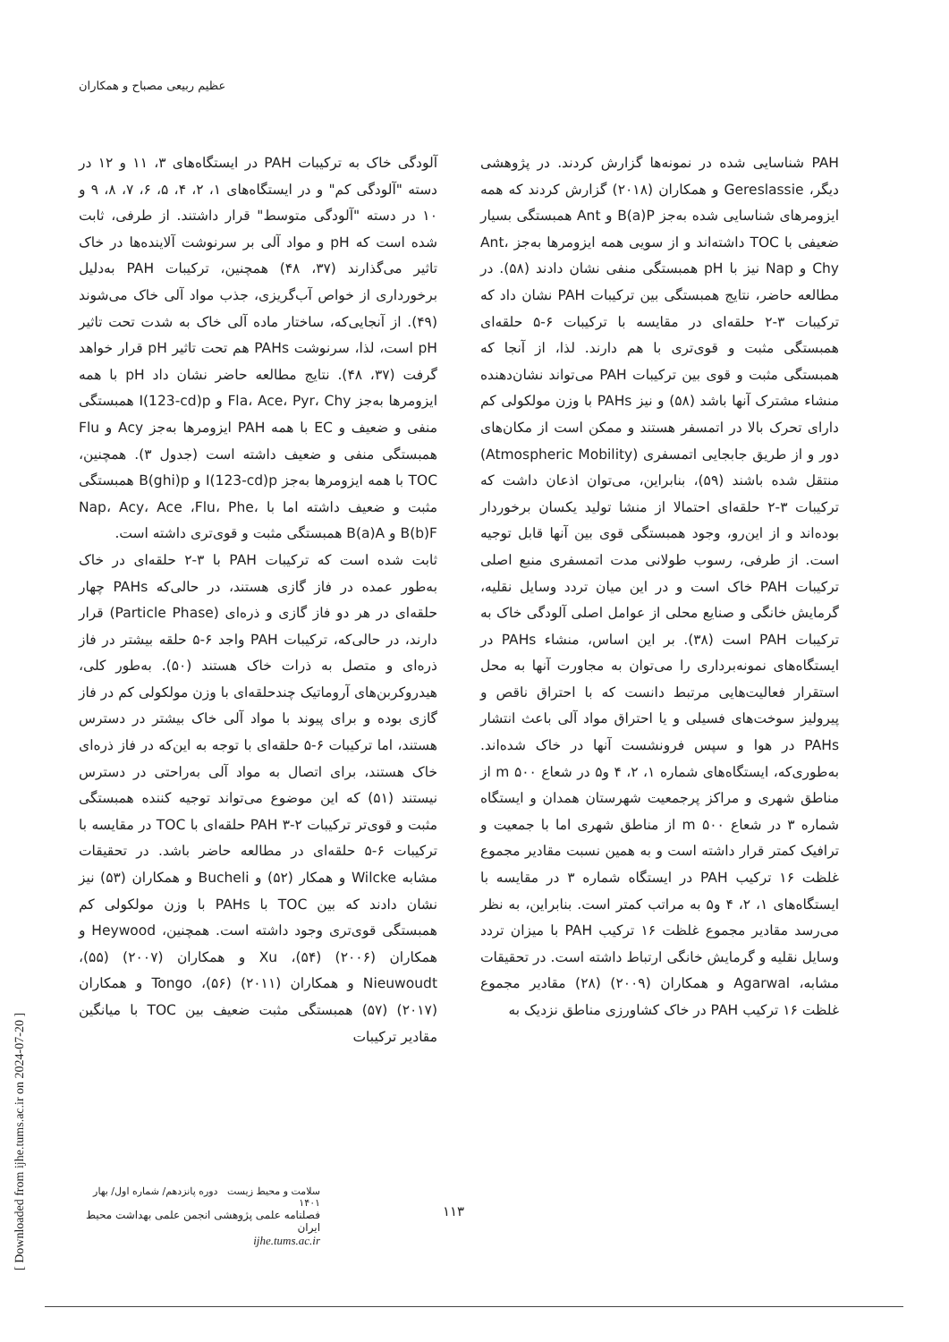عظیم ربیعی مصباح و همکاران
آلودگی خاک به ترکیبات PAH در ایستگاه‌های ۳، ۱۱ و ۱۲ در دسته "آلودگی کم" و در ایستگاه‌های ۱، ۲، ۴، ۵، ۶، ۷، ۸، ۹ و ۱۰ در دسته "آلودگی متوسط" قرار داشتند. از طرفی، ثابت شده است که pH و مواد آلی بر سرنوشت آلاینده‌ها در خاک تاثیر می‌گذارند (۳۷، ۴۸) همچنین، ترکیبات PAH به‌دلیل برخورداری از خواص آب‌گریزی، جذب مواد آلی خاک می‌شوند (۴۹). از آنجایی‌که، ساختار ماده آلی خاک به شدت تحت تاثیر pH است، لذا، سرنوشت PAHs هم تحت تاثیر pH قرار خواهد گرفت (۳۷، ۴۸). نتایج مطالعه حاضر نشان داد pH با همه ایزومرها به‌جز Fla، Ace، Pyr، Chy و I(123-cd)p همبستگی منفی و ضعیف و EC با همه PAH ایزومرها به‌جز Acy و Flu همبستگی منفی و ضعیف داشته است (جدول ۳). همچنین، TOC با همه ایزومرها به‌جز I(123-cd)p و B(ghi)p همبستگی مثبت و ضعیف داشته اما با Nap، Acy، Ace ،Flu، Phe، B(b)F و B(a)A همبستگی مثبت و قوی‌تری داشته است.
ثابت شده است که ترکیبات PAH با ۳-۲ حلقه‌ای در خاک به‌طور عمده در فاز گازی هستند، در حالی‌که PAHs چهار حلقه‌ای در هر دو فاز گازی و ذره‌ای (Particle Phase) قرار دارند، در حالی‌که، ترکیبات PAH واجد ۶-۵ حلقه بیشتر در فاز ذره‌ای و متصل به ذرات خاک هستند (۵۰). به‌طور کلی، هیدروکربن‌های آروماتیک چندحلقه‌ای با وزن مولکولی کم در فاز گازی بوده و برای پیوند با مواد آلی خاک بیشتر در دسترس هستند، اما ترکیبات ۶-۵ حلقه‌ای با توجه به این‌که در فاز ذره‌ای خاک هستند، برای اتصال به مواد آلی به‌راحتی در دسترس نیستند (۵۱) که این موضوع می‌تواند توجیه کننده همبستگی مثبت و قوی‌تر ترکیبات PAH ۳-۲ حلقه‌ای با TOC در مقایسه با ترکیبات ۶-۵ حلقه‌ای در مطالعه حاضر باشد. در تحقیقات مشابه Wilcke و همکار (۵۲) و Bucheli و همکاران (۵۳) نیز نشان دادند که بین TOC با PAHs با وزن مولکولی کم همبستگی قوی‌تری وجود داشته است. همچنین، Heywood و همکاران (۲۰۰۶) (۵۴)، Xu و همکاران (۲۰۰۷) (۵۵)، Nieuwoudt و همکاران (۲۰۱۱) (۵۶)، Tongo و همکاران (۲۰۱۷) (۵۷) همبستگی مثبت ضعیف بین TOC با میانگین مقادیر ترکیبات
PAH شناسایی شده در نمونه‌ها گزارش کردند. در پژوهشی دیگر، Gereslassie و همکاران (۲۰۱۸) گزارش کردند که همه ایزومرهای شناسایی شده به‌جز B(a)P و Ant همبستگی بسیار ضعیفی با TOC داشته‌اند و از سویی همه ایزومرها به‌جز Ant، Chy و Nap نیز با pH همبستگی منفی نشان دادند (۵۸). در مطالعه حاضر، نتایج همبستگی بین ترکیبات PAH نشان داد که ترکیبات ۳-۲ حلقه‌ای در مقایسه با ترکیبات ۶-۵ حلقه‌ای همبستگی مثبت و قوی‌تری با هم دارند. لذا، از آنجا که همبستگی مثبت و قوی بین ترکیبات PAH می‌تواند نشان‌دهنده منشاء مشترک آنها باشد (۵۸) و نیز PAHs با وزن مولکولی کم دارای تحرک بالا در اتمسفر هستند و ممکن است از مکان‌های دور و از طریق جابجایی اتمسفری (Atmospheric Mobility) منتقل شده باشند (۵۹)، بنابراین، می‌توان اذعان داشت که ترکیبات ۳-۲ حلقه‌ای احتمالا از منشا تولید یکسان برخوردار بوده‌اند و از این‌رو، وجود همبستگی قوی بین آنها قابل توجیه است. از طرفی، رسوب طولانی مدت اتمسفری منبع اصلی ترکیبات PAH خاک است و در این میان تردد وسایل نقلیه، گرمایش خانگی و صنایع محلی از عوامل اصلی آلودگی خاک به ترکیبات PAH است (۳۸). بر این اساس، منشاء PAHs در ایستگاه‌های نمونه‌برداری را می‌توان به مجاورت آنها به محل استقرار فعالیت‌هایی مرتبط دانست که با احتراق ناقص و پیرولیز سوخت‌های فسیلی و یا احتراق مواد آلی باعث انتشار PAHs در هوا و سپس فرونشست آنها در خاک شده‌اند. به‌طوری‌که، ایستگاه‌های شماره ۱، ۲، ۴ و۵ در شعاع ۵۰۰ m از مناطق شهری و مراکز پرجمعیت شهرستان همدان و ایستگاه شماره ۳ در شعاع ۵۰۰ m از مناطق شهری اما با جمعیت و ترافیک کمتر قرار داشته است و به همین نسبت مقادیر مجموع غلظت ۱۶ ترکیب PAH در ایستگاه شماره ۳ در مقایسه با ایستگاه‌های ۱، ۲، ۴ و۵ به مراتب کمتر است. بنابراین، به نظر می‌رسد مقادیر مجموع غلظت ۱۶ ترکیب PAH با میزان تردد وسایل نقلیه و گرمایش خانگی ارتباط داشته است. در تحقیقات مشابه، Agarwal و همکاران (۲۰۰۹) (۲۸) مقادیر مجموع غلظت ۱۶ ترکیب PAH در خاک کشاورزی مناطق نزدیک به
[ Downloaded from ijhe.tums.ac.ir on 2024-07-20 ]
سلامت و محیط زیست دوره پانزدهم/ شماره اول/ بهار ۱۴۰۱
فصلنامه علمی پژوهشی انجمن علمی بهداشت محیط ایران
ijhe.tums.ac.ir
۱۱۳